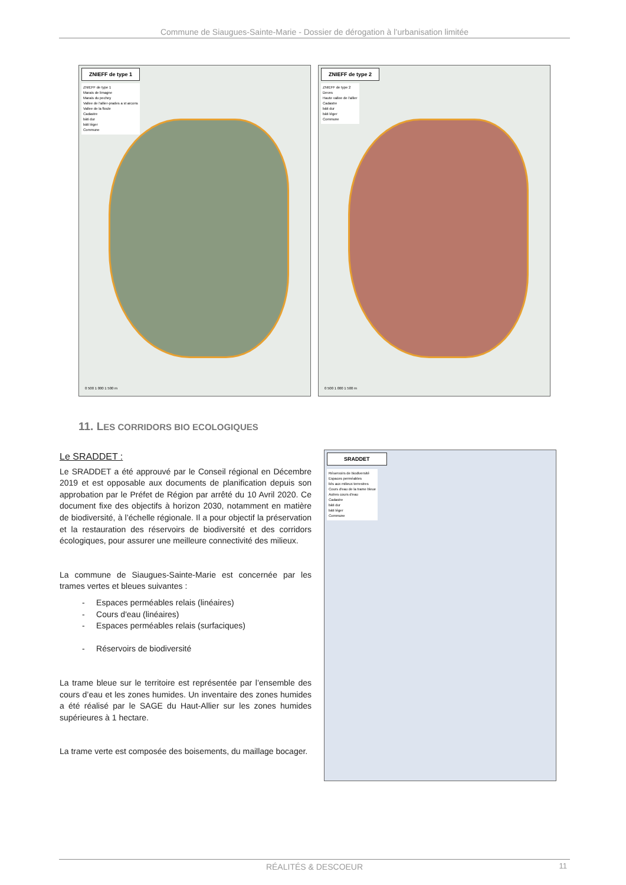Commune de Siaugues-Sainte-Marie - Dossier de dérogation à l’urbanisation limitée
ZNIEFF de type 1
ZNIEFF de type 1
Marais de limagne
Marais du pechey
Vallee de l'allier-prades a st arcons
Vallee de la floule
Cadastre
bâti dur
bâti léger
Commune
0 500 1 000 1 500 m
ZNIEFF de type 2
ZNIEFF de type 2
Deves
Haute vallee de l'allier
Cadastre
bâti dur
bâti léger
Commune
0 500 1 000 1 500 m
11. LES CORRIDORS BIO ECOLOGIQUES
Le SRADDET :
Le SRADDET a été approuvé par le Conseil régional en Décembre 2019 et est opposable aux documents de planification depuis son approbation par le Préfet de Région par arrêté du 10 Avril 2020. Ce document fixe des objectifs à horizon 2030, notamment en matière de biodiversité, à l’échelle régionale. Il a pour objectif la préservation et la restauration des réservoirs de biodiversité et des corridors écologiques, pour assurer une meilleure connectivité des milieux.
La commune de Siaugues-Sainte-Marie est concernée par les trames vertes et bleues suivantes :
- Espaces perméables relais (linéaires)
- Cours d'eau (linéaires)
- Espaces perméables relais (surfaciques)
- Réservoirs de biodiversité
La trame bleue sur le territoire est représentée par l’ensemble des cours d’eau et les zones humides. Un inventaire des zones humides a été réalisé par le SAGE du Haut-Allier sur les zones humides supérieures à 1 hectare.
La trame verte est composée des boisements, du maillage bocager.
SRADDET
Réservoirs de biodiversité
Espaces perméables
liés aux milieux terrestres
Cours d'eau de la trame bleue
Autres cours d'eau
Cadastre
bâti dur
bâti léger
Commune
RÉALITÉS & DESCOEUR 11